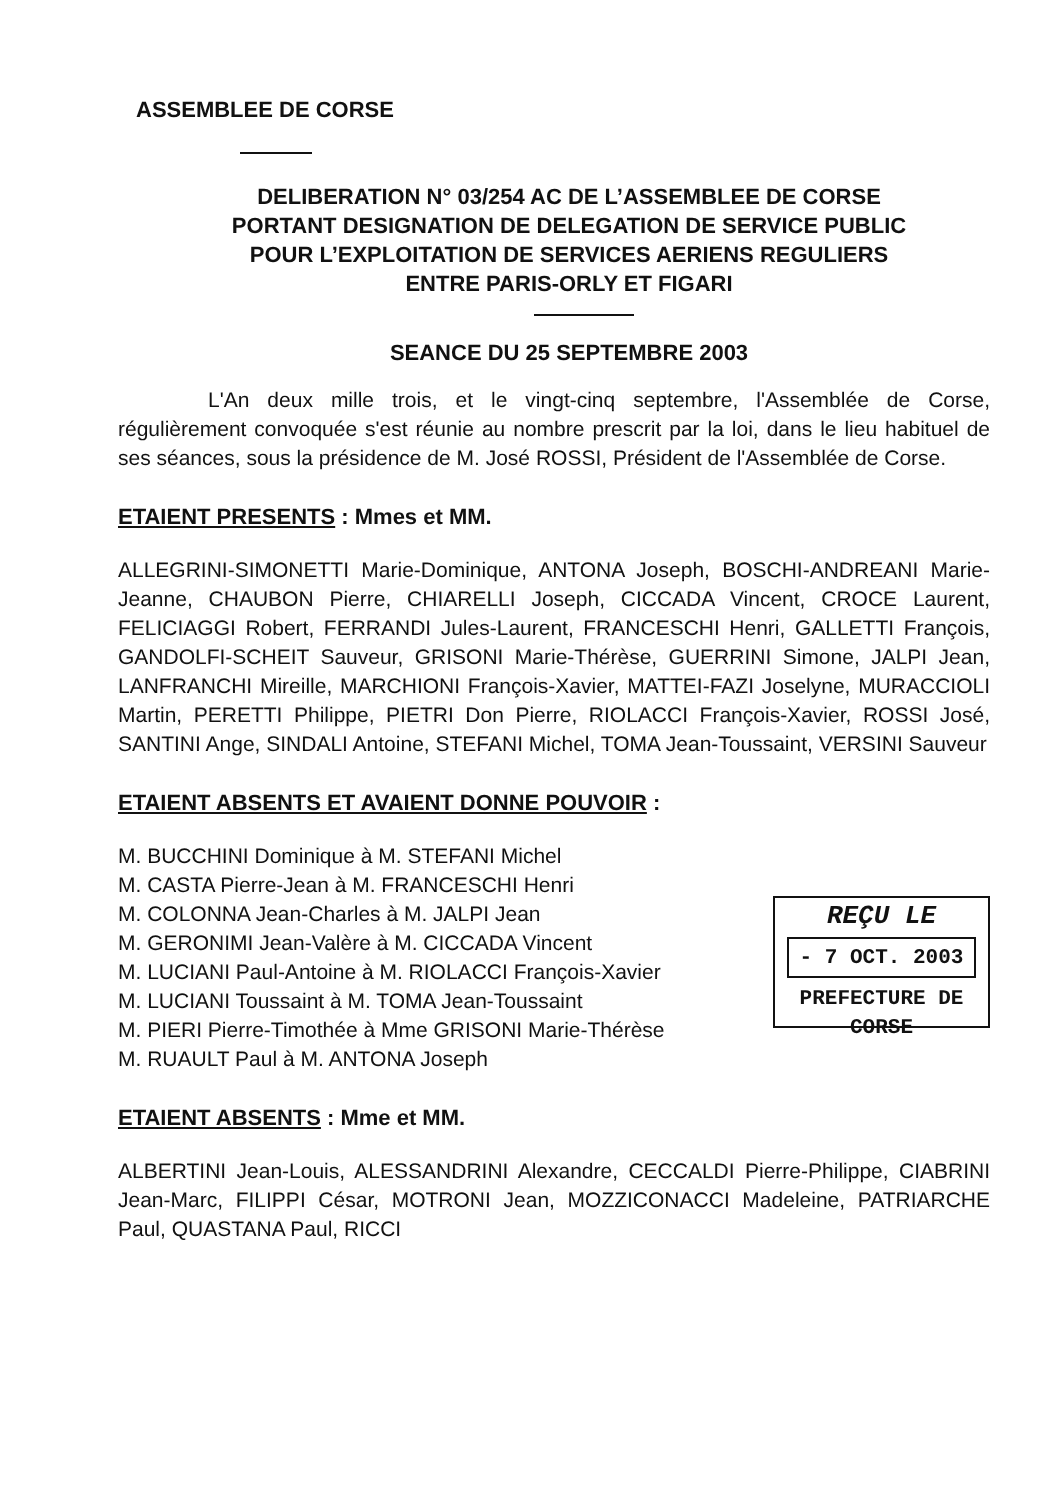ASSEMBLEE DE CORSE
DELIBERATION N° 03/254 AC DE L’ASSEMBLEE DE CORSE
PORTANT DESIGNATION DE DELEGATION DE SERVICE PUBLIC
POUR L’EXPLOITATION DE SERVICES AERIENS REGULIERS
ENTRE PARIS-ORLY ET FIGARI
SEANCE DU 25 SEPTEMBRE 2003
L'An deux mille trois, et le vingt-cinq septembre, l'Assemblée de Corse, régulièrement convoquée s'est réunie au nombre prescrit par la loi, dans le lieu habituel de ses séances, sous la présidence de M. José ROSSI, Président de l'Assemblée de Corse.
ETAIENT PRESENTS : Mmes et MM.
ALLEGRINI-SIMONETTI Marie-Dominique, ANTONA Joseph, BOSCHI-ANDREANI Marie-Jeanne, CHAUBON Pierre, CHIARELLI Joseph, CICCADA Vincent, CROCE Laurent, FELICIAGGI Robert, FERRANDI Jules-Laurent, FRANCESCHI Henri, GALLETTI François, GANDOLFI-SCHEIT Sauveur, GRISONI Marie-Thérèse, GUERRINI Simone, JALPI Jean, LANFRANCHI Mireille, MARCHIONI François-Xavier, MATTEI-FAZI Joselyne, MURACCIOLI Martin, PERETTI Philippe, PIETRI Don Pierre, RIOLACCI François-Xavier, ROSSI José, SANTINI Ange, SINDALI Antoine, STEFANI Michel, TOMA Jean-Toussaint, VERSINI Sauveur
ETAIENT ABSENTS ET AVAIENT DONNE POUVOIR :
M. BUCCHINI Dominique à M. STEFANI Michel
M. CASTA Pierre-Jean à M. FRANCESCHI Henri
M. COLONNA Jean-Charles à M. JALPI Jean
M. GERONIMI Jean-Valère à M. CICCADA Vincent
M. LUCIANI Paul-Antoine à M. RIOLACCI François-Xavier
M. LUCIANI Toussaint à M. TOMA Jean-Toussaint
M. PIERI Pierre-Timothée à Mme GRISONI Marie-Thérèse
M. RUAULT Paul à M. ANTONA Joseph
REÇU LE
- 7 OCT. 2003
PREFECTURE DE CORSE
ETAIENT ABSENTS : Mme et MM.
ALBERTINI Jean-Louis, ALESSANDRINI Alexandre, CECCALDI Pierre-Philippe, CIABRINI Jean-Marc, FILIPPI César, MOTRONI Jean, MOZZICONACCI Madeleine, PATRIARCHE Paul, QUASTANA Paul, RICCI